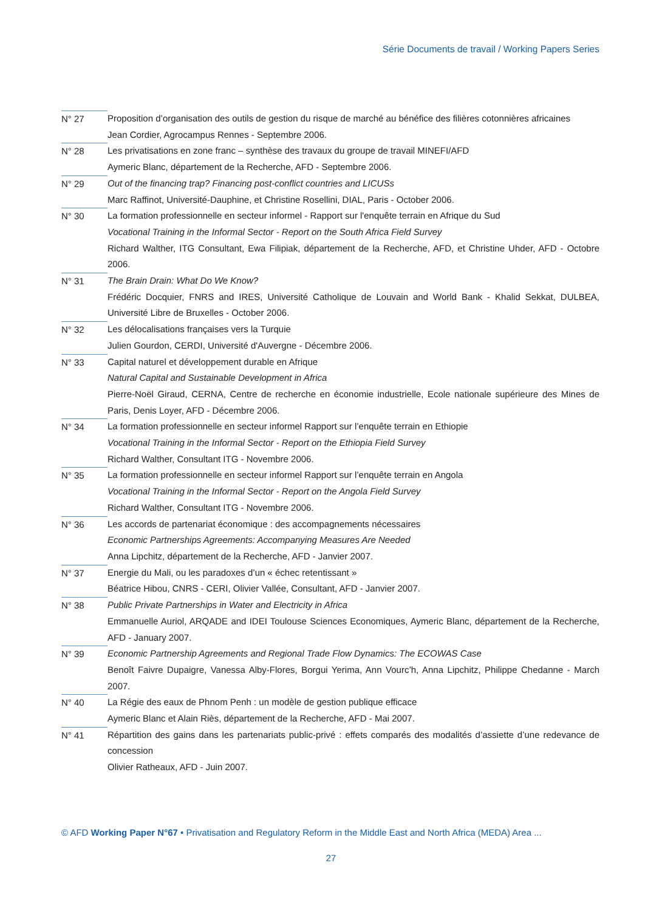Série Documents de travail / Working Papers Series
N° 27 Proposition d’organisation des outils de gestion du risque de marché au bénéfice des filières cotonnières africaines
Jean Cordier, Agrocampus Rennes - Septembre 2006.
N° 28 Les privatisations en zone franc – synthèse des travaux du groupe de travail MINEFI/AFD
Aymeric Blanc, département de la Recherche, AFD - Septembre 2006.
N° 29 Out of the financing trap? Financing post-conflict countries and LICUSs
Marc Raffinot, Université-Dauphine, et Christine Rosellini, DIAL, Paris - October 2006.
N° 30 La formation professionnelle en secteur informel - Rapport sur l'enquête terrain en Afrique du Sud
Vocational Training in the Informal Sector - Report on the South Africa Field Survey
Richard Walther, ITG Consultant, Ewa Filipiak, département de la Recherche, AFD, et Christine Uhder, AFD - Octobre 2006.
N° 31 The Brain Drain: What Do We Know?
Frédéric Docquier, FNRS and IRES, Université Catholique de Louvain and World Bank - Khalid Sekkat, DULBEA, Université Libre de Bruxelles - October 2006.
N° 32 Les délocalisations françaises vers la Turquie
Julien Gourdon, CERDI, Université d'Auvergne - Décembre 2006.
N° 33 Capital naturel et développement durable en Afrique
Natural Capital and Sustainable Development in Africa
Pierre-Noël Giraud, CERNA, Centre de recherche en économie industrielle, Ecole nationale supérieure des Mines de Paris, Denis Loyer, AFD - Décembre 2006.
N° 34 La formation professionnelle en secteur informel Rapport sur l’enquête terrain en Ethiopie
Vocational Training in the Informal Sector - Report on the Ethiopia Field Survey
Richard Walther, Consultant ITG - Novembre 2006.
N° 35 La formation professionnelle en secteur informel Rapport sur l’enquête terrain en Angola
Vocational Training in the Informal Sector - Report on the Angola Field Survey
Richard Walther, Consultant ITG - Novembre 2006.
N° 36 Les accords de partenariat économique : des accompagnements nécessaires
Economic Partnerships Agreements: Accompanying Measures Are Needed
Anna Lipchitz, département de la Recherche, AFD - Janvier 2007.
N° 37 Energie du Mali, ou les paradoxes d’un « échec retentissant »
Béatrice Hibou, CNRS - CERI, Olivier Vallée, Consultant, AFD - Janvier 2007.
N° 38 Public Private Partnerships in Water and Electricity in Africa
Emmanuelle Auriol, ARQADE and IDEI Toulouse Sciences Economiques, Aymeric Blanc, département de la Recherche, AFD - January 2007.
N° 39 Economic Partnership Agreements and Regional Trade Flow Dynamics: The ECOWAS Case
Benoît Faivre Dupaigre, Vanessa Alby-Flores, Borgui Yerima, Ann Vourc’h, Anna Lipchitz, Philippe Chedanne - March 2007.
N° 40 La Régie des eaux de Phnom Penh : un modèle de gestion publique efficace
Aymeric Blanc et Alain Riès, département de la Recherche, AFD - Mai 2007.
N° 41 Répartition des gains dans les partenariats public-privé : effets comparés des modalités d’assiette d’une redevance de concession
Olivier Ratheaux, AFD - Juin 2007.
© AFD Working Paper N°67 • Privatisation and Regulatory Reform in the Middle East and North Africa (MEDA) Area ...
27